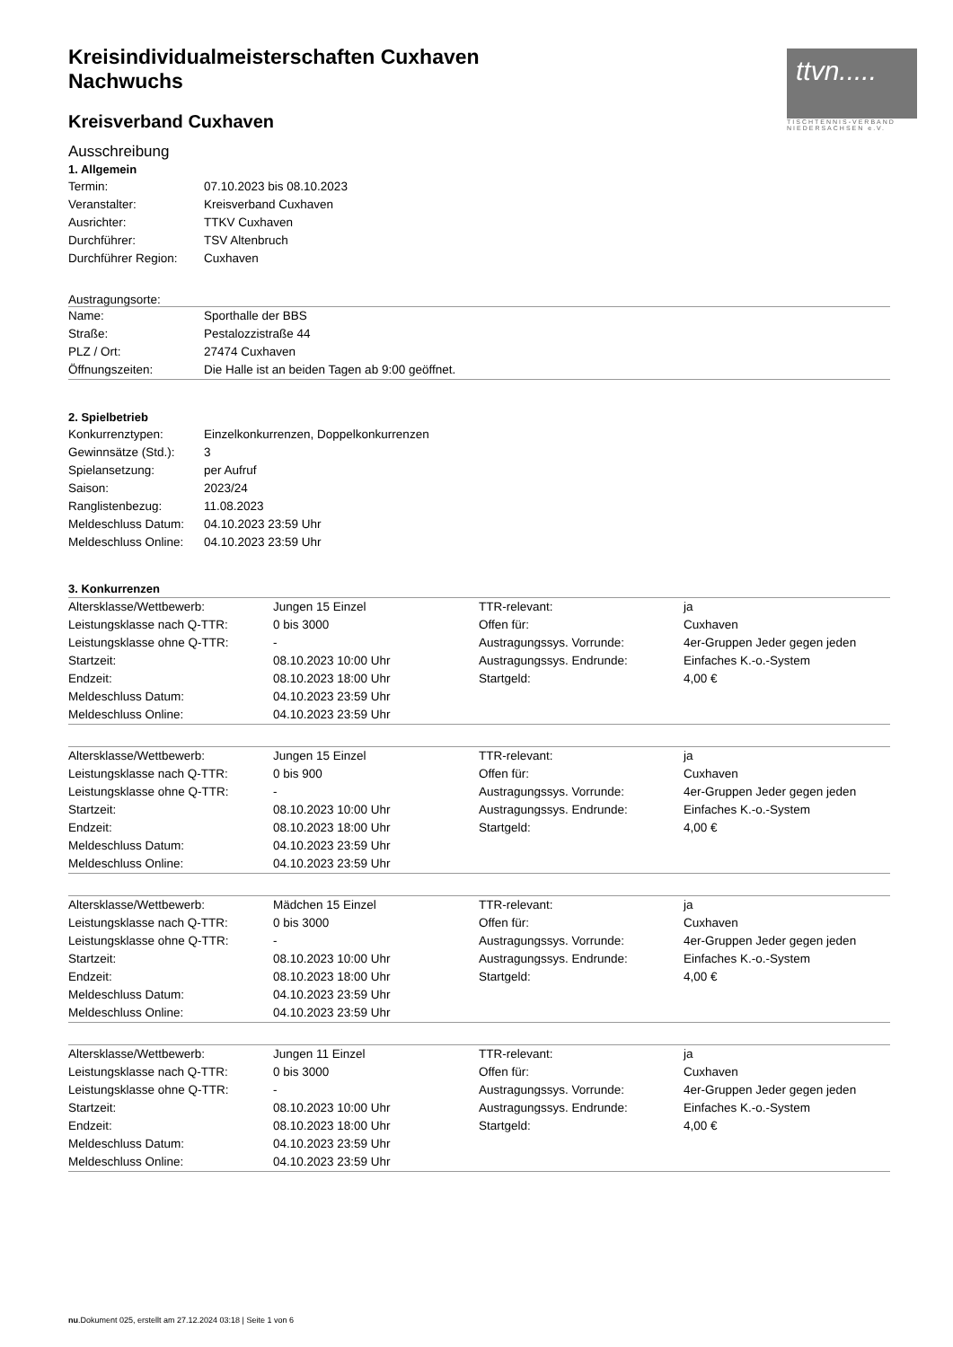ttvn.....
TISCHTENNIS-VERBAND
NIEDERSACHSEN e.V.
Kreisindividualmeisterschaften Cuxhaven
Nachwuchs
Kreisverband Cuxhaven
Ausschreibung
1. Allgemein
| Termin: | 07.10.2023 bis 08.10.2023 |
| Veranstalter: | Kreisverband Cuxhaven |
| Ausrichter: | TTKV Cuxhaven |
| Durchführer: | TSV Altenbruch |
| Durchführer Region: | Cuxhaven |
Austragungsorte:
| Name: | Sporthalle der BBS |
| Straße: | Pestalozzistraße 44 |
| PLZ / Ort: | 27474 Cuxhaven |
| Öffnungszeiten: | Die Halle ist an beiden Tagen ab 9:00 geöffnet. |
2. Spielbetrieb
| Konkurrenztypen: | Einzelkonkurrenzen, Doppelkonkurrenzen |
| Gewinnsätze (Std.): | 3 |
| Spielansetzung: | per Aufruf |
| Saison: | 2023/24 |
| Ranglistenbezug: | 11.08.2023 |
| Meldeschluss Datum: | 04.10.2023 23:59 Uhr |
| Meldeschluss Online: | 04.10.2023 23:59 Uhr |
3. Konkurrenzen
| Altersklasse/Wettbewerb: | Jungen 15 Einzel | TTR-relevant: | ja |
| Leistungsklasse nach Q-TTR: | 0 bis 3000 | Offen für: | Cuxhaven |
| Leistungsklasse ohne Q-TTR: | - | Austragungssys. Vorrunde: | 4er-Gruppen Jeder gegen jeden |
| Startzeit: | 08.10.2023 10:00 Uhr | Austragungssys. Endrunde: | Einfaches K.-o.-System |
| Endzeit: | 08.10.2023 18:00 Uhr | Startgeld: | 4,00 € |
| Meldeschluss Datum: | 04.10.2023 23:59 Uhr | | |
| Meldeschluss Online: | 04.10.2023 23:59 Uhr | | |
| Altersklasse/Wettbewerb: | Jungen 15 Einzel | TTR-relevant: | ja |
| Leistungsklasse nach Q-TTR: | 0 bis 900 | Offen für: | Cuxhaven |
| Leistungsklasse ohne Q-TTR: | - | Austragungssys. Vorrunde: | 4er-Gruppen Jeder gegen jeden |
| Startzeit: | 08.10.2023 10:00 Uhr | Austragungssys. Endrunde: | Einfaches K.-o.-System |
| Endzeit: | 08.10.2023 18:00 Uhr | Startgeld: | 4,00 € |
| Meldeschluss Datum: | 04.10.2023 23:59 Uhr | | |
| Meldeschluss Online: | 04.10.2023 23:59 Uhr | | |
| Altersklasse/Wettbewerb: | Mädchen 15 Einzel | TTR-relevant: | ja |
| Leistungsklasse nach Q-TTR: | 0 bis 3000 | Offen für: | Cuxhaven |
| Leistungsklasse ohne Q-TTR: | - | Austragungssys. Vorrunde: | 4er-Gruppen Jeder gegen jeden |
| Startzeit: | 08.10.2023 10:00 Uhr | Austragungssys. Endrunde: | Einfaches K.-o.-System |
| Endzeit: | 08.10.2023 18:00 Uhr | Startgeld: | 4,00 € |
| Meldeschluss Datum: | 04.10.2023 23:59 Uhr | | |
| Meldeschluss Online: | 04.10.2023 23:59 Uhr | | |
| Altersklasse/Wettbewerb: | Jungen 11 Einzel | TTR-relevant: | ja |
| Leistungsklasse nach Q-TTR: | 0 bis 3000 | Offen für: | Cuxhaven |
| Leistungsklasse ohne Q-TTR: | - | Austragungssys. Vorrunde: | 4er-Gruppen Jeder gegen jeden |
| Startzeit: | 08.10.2023 10:00 Uhr | Austragungssys. Endrunde: | Einfaches K.-o.-System |
| Endzeit: | 08.10.2023 18:00 Uhr | Startgeld: | 4,00 € |
| Meldeschluss Datum: | 04.10.2023 23:59 Uhr | | |
| Meldeschluss Online: | 04.10.2023 23:59 Uhr | | |
nu.Dokument 025, erstellt am 27.12.2024 03:18 | Seite 1 von 6